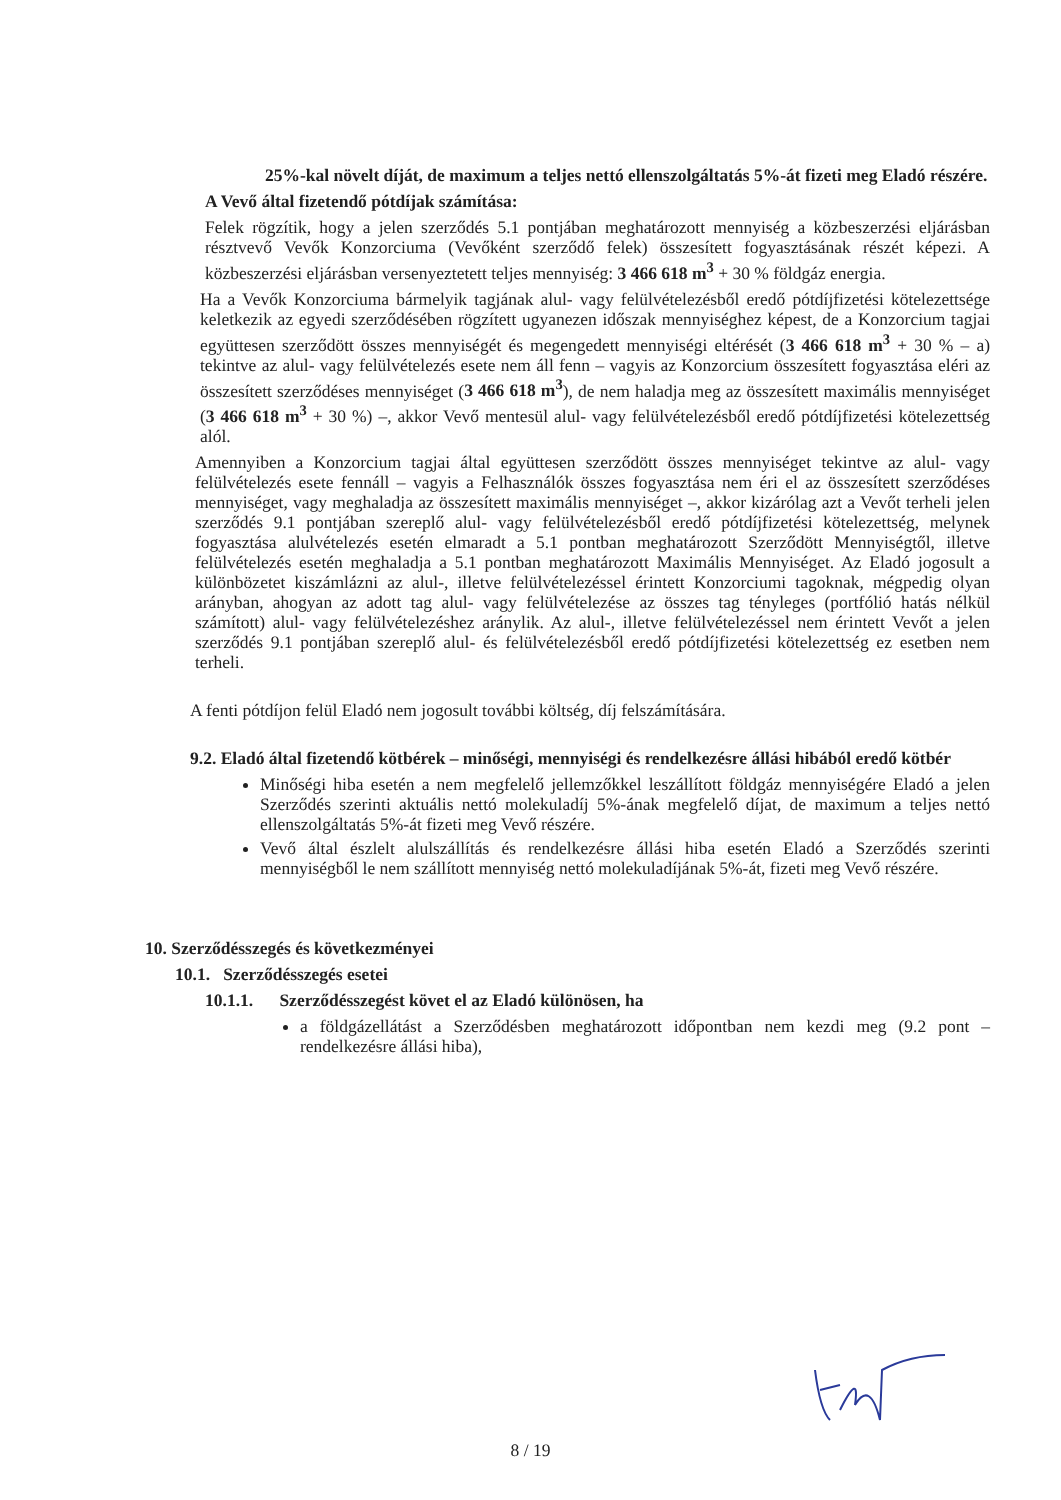25%-kal növelt díját, de maximum a teljes nettó ellenszolgáltatás 5%-át fizeti meg Eladó részére.
A Vevő által fizetendő pótdíjak számítása:
Felek rögzítik, hogy a jelen szerződés 5.1 pontjában meghatározott mennyiség a közbeszerzési eljárásban résztvevő Vevők Konzorciuma (Vevőként szerződő felek) összesített fogyasztásának részét képezi. A közbeszerzési eljárásban versenyeztetett teljes mennyiség: 3 466 618 m<sup>3</sup> + 30 % földgáz energia.
Ha a Vevők Konzorciuma bármelyik tagjának alul- vagy felülvételezésből eredő pótdíjfizetési kötelezettsége keletkezik az egyedi szerződésében rögzített ugyanezen időszak mennyiséghez képest, de a Konzorcium tagjai együttesen szerződött összes mennyiségét és megengedett mennyiségi eltérését (3 466 618 m<sup>3</sup> + 30 % – a) tekintve az alul- vagy felülvételezés esete nem áll fenn – vagyis az Konzorcium összesített fogyasztása eléri az összesített szerződéses mennyiséget (3 466 618 m<sup>3</sup>), de nem haladja meg az összesített maximális mennyiséget (3 466 618 m<sup>3</sup> + 30 %) –, akkor Vevő mentesül alul- vagy felülvételezésből eredő pótdíjfizetési kötelezettség alól.
Amennyiben a Konzorcium tagjai által együttesen szerződött összes mennyiséget tekintve az alul- vagy felülvételezés esete fennáll – vagyis a Felhasználók összes fogyasztása nem éri el az összesített szerződéses mennyiséget, vagy meghaladja az összesített maximális mennyiséget –, akkor kizárólag azt a Vevőt terheli jelen szerződés 9.1 pontjában szereplő alul- vagy felülvételezésből eredő pótdíjfizetési kötelezettség, melynek fogyasztása alulvételezés esetén elmaradt a 5.1 pontban meghatározott Szerződött Mennyiségtől, illetve felülvételezés esetén meghaladja a 5.1 pontban meghatározott Maximális Mennyiséget. Az Eladó jogosult a különbözetet kiszámlázni az alul-, illetve felülvételezéssel érintett Konzorciumi tagoknak, mégpedig olyan arányban, ahogyan az adott tag alul- vagy felülvételezése az összes tag tényleges (portfólió hatás nélkül számított) alul- vagy felülvételezéshez aránylik. Az alul-, illetve felülvételezéssel nem érintett Vevőt a jelen szerződés 9.1 pontjában szereplő alul- és felülvételezésből eredő pótdíjfizetési kötelezettség ez esetben nem terheli.
A fenti pótdíjon felül Eladó nem jogosult további költség, díj felszámítására.
9.2. Eladó által fizetendő kötbérek – minőségi, mennyiségi és rendelkezésre állási hibából eredő kötbér
Minőségi hiba esetén a nem megfelelő jellemzőkkel leszállított földgáz mennyiségére Eladó a jelen Szerződés szerinti aktuális nettó molekuladíj 5%-ának megfelelő díjat, de maximum a teljes nettó ellenszolgáltatás 5%-át fizeti meg Vevő részére.
Vevő által észlelt alulszállítás és rendelkezésre állási hiba esetén Eladó a Szerződés szerinti mennyiségből le nem szállított mennyiség nettó molekuladíjának 5%-át, fizeti meg Vevő részére.
10. Szerződésszegés és következményei
10.1. Szerződésszegés esetei
10.1.1. Szerződésszegést követ el az Eladó különösen, ha
a földgázellátást a Szerződésben meghatározott időpontban nem kezdi meg (9.2 pont – rendelkezésre állási hiba),
8 / 19